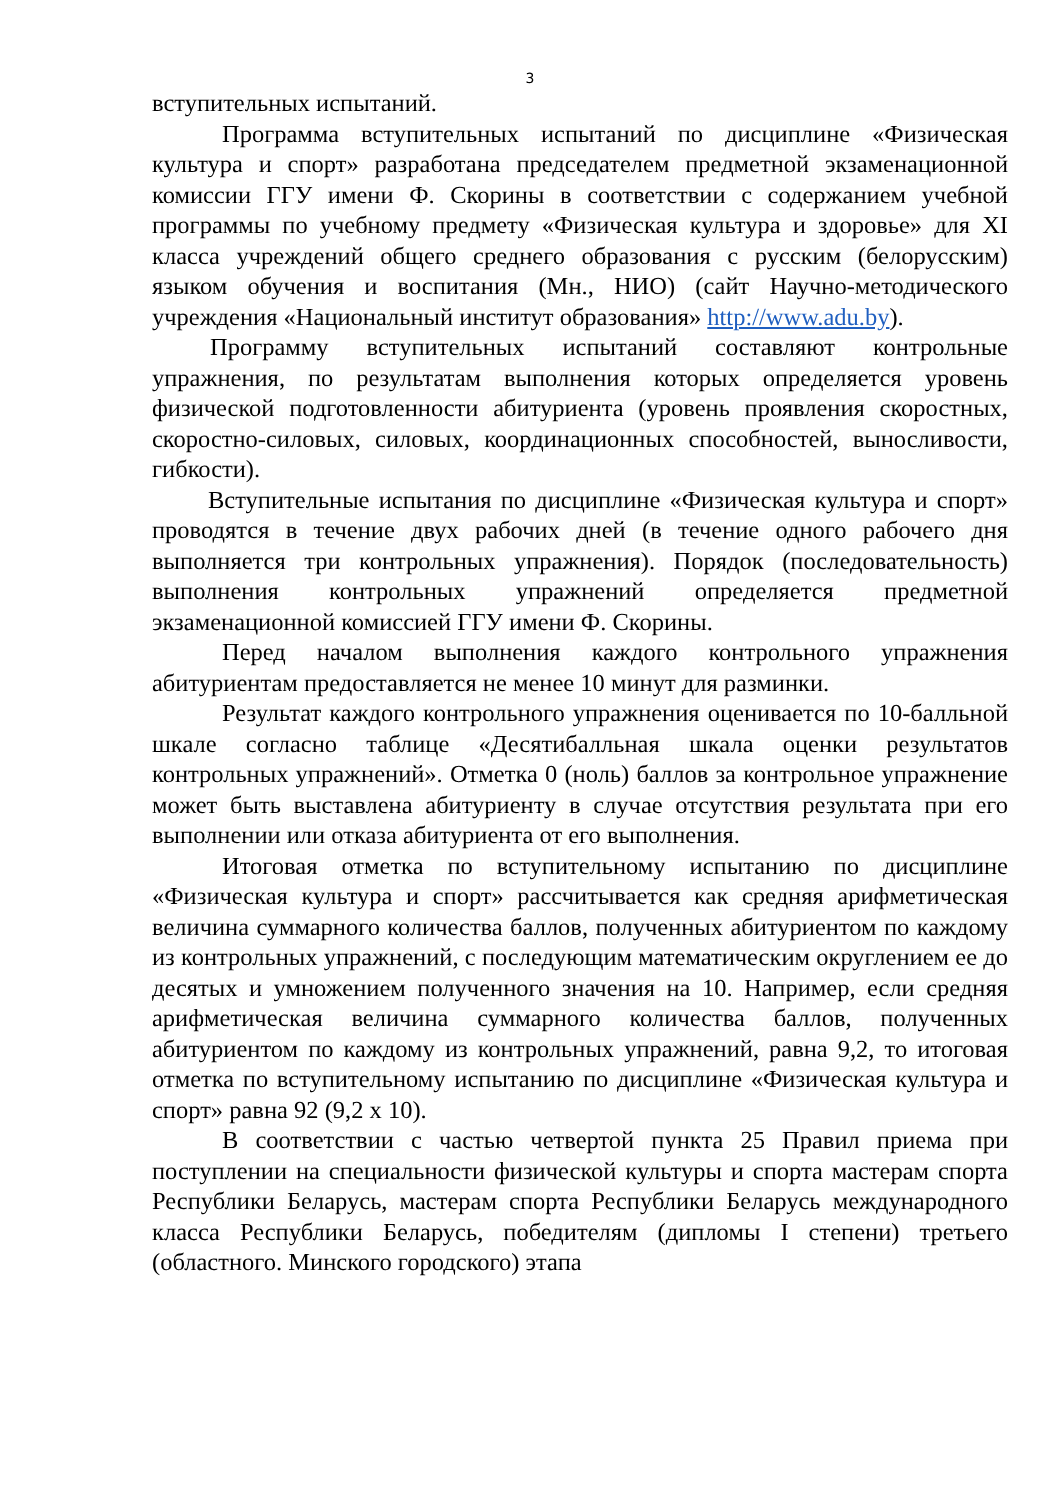3
вступительных испытаний.
Программа вступительных испытаний по дисциплине «Физическая культура и спорт» разработана председателем предметной экзаменационной комиссии ГГУ имени Ф. Скорины в соответствии с содержанием учебной программы по учебному предмету «Физическая культура и здоровье» для XI класса учреждений общего среднего образования с русским (белорусским) языком обучения и воспитания (Мн., НИО) (сайт Научно-методического учреждения «Национальный институт образования» http://www.adu.by).
Программу вступительных испытаний составляют контрольные упражнения, по результатам выполнения которых определяется уровень физической подготовленности абитуриента (уровень проявления скоростных, скоростно-силовых, силовых, координационных способностей, выносливости, гибкости).
Вступительные испытания по дисциплине «Физическая культура и спорт» проводятся в течение двух рабочих дней (в течение одного рабочего дня выполняется три контрольных упражнения). Порядок (последовательность) выполнения контрольных упражнений определяется предметной экзаменационной комиссией ГГУ имени Ф. Скорины.
Перед началом выполнения каждого контрольного упражнения абитуриентам предоставляется не менее 10 минут для разминки.
Результат каждого контрольного упражнения оценивается по 10-балльной шкале согласно таблице «Десятибалльная шкала оценки результатов контрольных упражнений». Отметка 0 (ноль) баллов за контрольное упражнение может быть выставлена абитуриенту в случае отсутствия результата при его выполнении или отказа абитуриента от его выполнения.
Итоговая отметка по вступительному испытанию по дисциплине «Физическая культура и спорт» рассчитывается как средняя арифметическая величина суммарного количества баллов, полученных абитуриентом по каждому из контрольных упражнений, с последующим математическим округлением ее до десятых и умножением полученного значения на 10. Например, если средняя арифметическая величина суммарного количества баллов, полученных абитуриентом по каждому из контрольных упражнений, равна 9,2, то итоговая отметка по вступительному испытанию по дисциплине «Физическая культура и спорт» равна 92 (9,2 х 10).
В соответствии с частью четвертой пункта 25 Правил приема при поступлении на специальности физической культуры и спорта мастерам спорта Республики Беларусь, мастерам спорта Республики Беларусь международного класса Республики Беларусь, победителям (дипломы I степени) третьего (областного. Минского городского) этапа